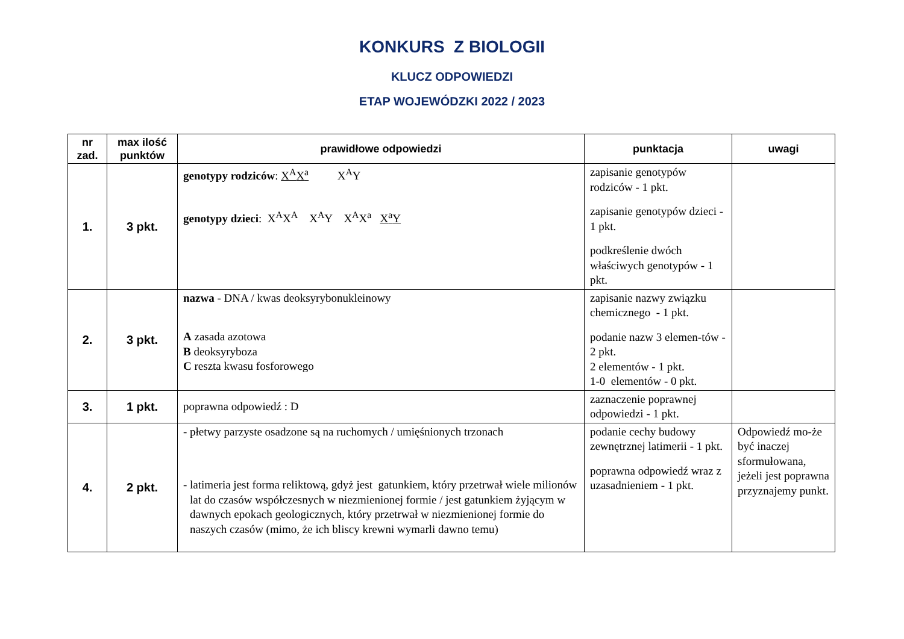KONKURS Z BIOLOGII
KLUCZ ODPOWIEDZI
ETAP WOJEWÓDZKI 2022 / 2023
| nr zad. | max ilość punktów | prawidłowe odpowiedzi | punktacja | uwagi |
| --- | --- | --- | --- | --- |
| 1. | 3 pkt. | genotypy rodziców : X<sup>A</sup>X<sup>a</sup> X<sup>A</sup>Y genotypy dzieci : X<sup>A</sup>X<sup>A</sup> X<sup>A</sup>Y X<sup>A</sup>X<sup>a</sup> X<sup>a</sup>Y | zapisanie genotypów rodziców - 1 pkt. zapisanie genotypów dzieci - 1 pkt. podkreślenie dwóch właściwych genotypów - 1 pkt. | |
| 2. | 3 pkt. | nazwa - DNA / kwas deoksyrybonukleinowy A zasada azotowa B deoksyryboza C reszta kwasu fosforowego | zapisanie nazwy związku chemicznego - 1 pkt. podanie nazw 3 elemen-tów - 2 pkt. 2 elementów - 1 pkt. 1-0 elementów - 0 pkt. | |
| 3. | 1 pkt. | poprawna odpowiedź : D | zaznaczenie poprawnej odpowiedzi - 1 pkt. | |
| 4. | 2 pkt. | - płetwy parzyste osadzone są na ruchomych / umięśnionych trzonach - latimeria jest forma reliktową, gdyż jest gatunkiem, który przetrwał wiele milionów lat do czasów współczesnych w niezmienionej formie / jest gatunkiem żyjącym w dawnych epokach geologicznych, który przetrwał w niezmienionej formie do naszych czasów (mimo, że ich bliscy krewni wymarli dawno temu) | podanie cechy budowy zewnętrznej latimerii - 1 pkt. poprawna odpowiedź wraz z uzasadnieniem - 1 pkt. | Odpowiedź mo-że być inaczej sformułowana, jeżeli jest poprawna przyznajemy punkt. |